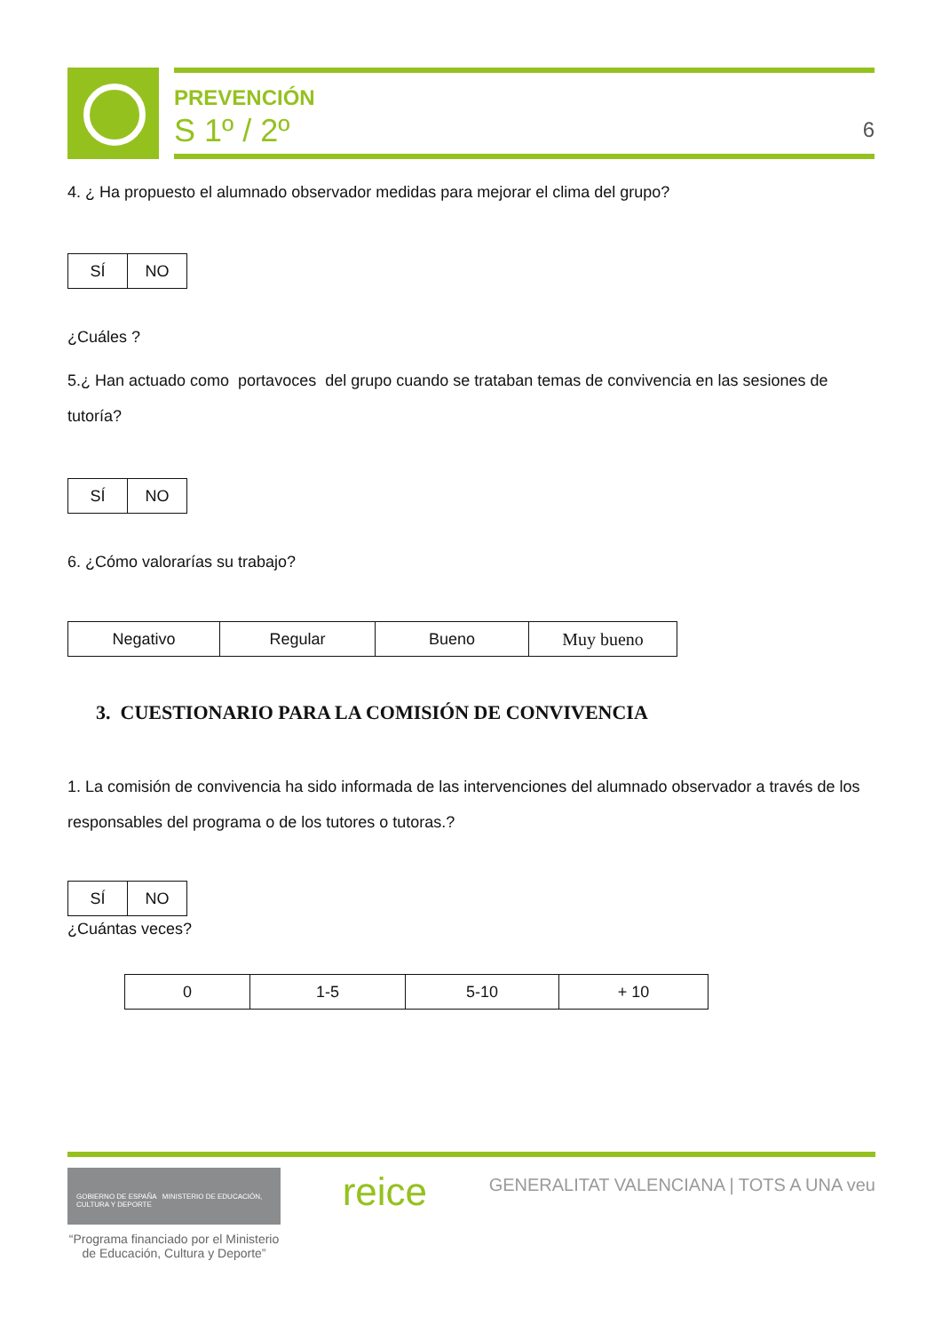PREVENCIÓN
S 1º / 2º 6
4. ¿ Ha propuesto el alumnado observador medidas para mejorar el clima del grupo?
| SÍ | NO |
¿Cuáles ?
5.¿ Han actuado como portavoces del grupo cuando se trataban temas de convivencia en las sesiones de tutoría?
| SÍ | NO |
6. ¿Cómo valorarías su trabajo?
| Negativo | Regular | Bueno | Muy bueno |
3. CUESTIONARIO PARA LA COMISIÓN DE CONVIVENCIA
1. La comisión de convivencia ha sido informada de las intervenciones del alumnado observador a través de los responsables del programa o de los tutores o tutoras.?
| SÍ | NO |
¿Cuántas veces?
| 0 | 1-5 | 5-10 | + 10 |
GOBIERNO DE ESPAÑA MINISTERIO DE EDUCACIÓN, CULTURA Y DEPORTE
reice
GENERALITAT VALENCIANA | TOTS A UNA veu
“Programa financiado por el Ministerio de Educación, Cultura y Deporte”